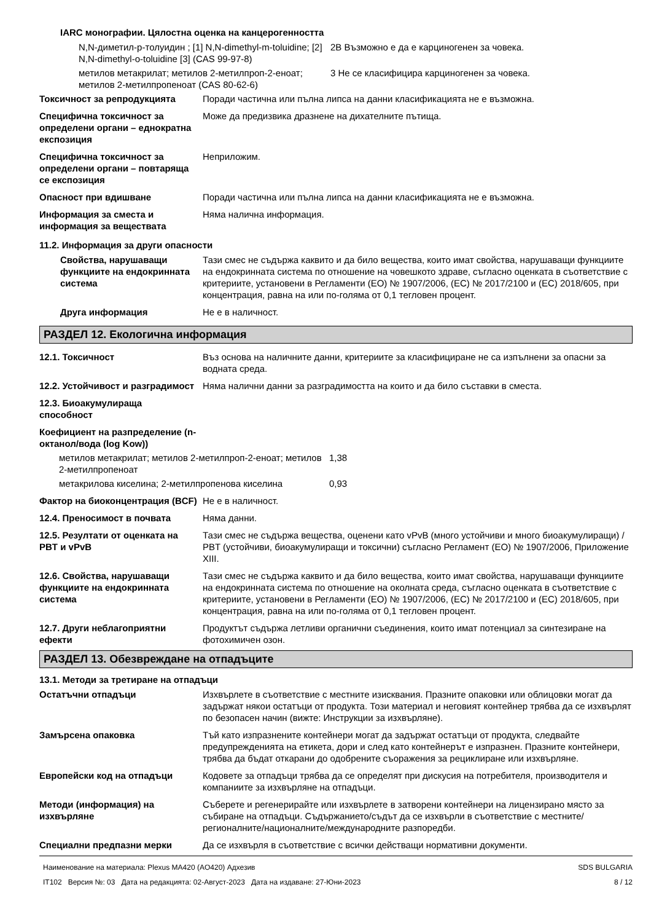IARC монографии. Цялостна оценка на канцерогенността
| N,N-диметил-p-толуидин ; [1] N,N-dimethyl-m-toluidine; [2] N,N-dimethyl-o-toluidine [3] (CAS 99-97-8) | 2B Възможно е да е карциногенен за човека. |
| метилов метакрилат; метилов 2-метилпроп-2-еноат; метилов 2-метилпропеноат (CAS 80-62-6) | 3 Не се класифицира карциногенен за човека. |
| Токсичност за репродукцията | Поради частична или пълна липса на данни класификацията не е възможна. |
| Специфична токсичност за определени органи – еднократна експозиция | Може да предизвика дразнене на дихателните пътища. |
| Специфична токсичност за определени органи – повтаряща се експозиция | Неприложим. |
| Опасност при вдишване | Поради частична или пълна липса на данни класификацията не е възможна. |
| Информация за сместа и информация за веществата | Няма налична информация. |
11.2. Информация за други опасности
| Свойства, нарушаващи функциите на ендокринната система | Тази смес не съдържа каквито и да било вещества, които имат свойства, нарушаващи функциите на ендокринната система по отношение на човешкото здраве, съгласно оценката в съответствие с критериите, установени в Регламенти (ЕО) № 1907/2006, (ЕС) № 2017/2100 и (ЕС) 2018/605, при концентрация, равна на или по-голяма от 0,1 тегловен процент. |
| Друга информация | Не е в наличност. |
РАЗДЕЛ 12. Екологична информация
| 12.1. Токсичност | Въз основа на наличните данни, критериите за класифициране не са изпълнени за опасни за водната среда. |
| 12.2. Устойчивост и разградимост | Няма налични данни за разградимостта на които и да било съставки в сместа. |
| 12.3. Биоакумулираща способност | |
| Коефициент на разпределение (n-октанол/вода (log Kow)) | |
| метилов метакрилат; метилов 2-метилпроп-2-еноат; метилов 2-метилпропеноат | 1,38 |
| метакрилова киселина; 2-метилпропенова киселина | 0,93 |
| Фактор на биоконцентрация (BCF) | Не е в наличност. |
| 12.4. Преносимост в почвата | Няма данни. |
| 12.5. Резултати от оценката на PBT и vPvB | Тази смес не съдържа вещества, оценени като vPvB (много устойчиви и много биоакумулиращи) / PBT (устойчиви, биоакумулиращи и токсични) съгласно Регламент (ЕО) № 1907/2006, Приложение XIII. |
| 12.6. Свойства, нарушаващи функциите на ендокринната система | Тази смес не съдържа каквито и да било вещества, които имат свойства, нарушаващи функциите на ендокринната система по отношение на околната среда, съгласно оценката в съответствие с критериите, установени в Регламенти (ЕО) № 1907/2006, (ЕС) № 2017/2100 и (ЕС) 2018/605, при концентрация, равна на или по-голяма от 0,1 тегловен процент. |
| 12.7. Други неблагоприятни ефекти | Продуктът съдържа летливи органични съединения, които имат потенциал за синтезиране на фотохимичен озон. |
РАЗДЕЛ 13. Обезвреждане на отпадъците
13.1. Методи за третиране на отпадъци
| Остатъчни отпадъци | Изхвърлете в съответствие с местните изисквания. Празните опаковки или облицовки могат да задържат някои остатъци от продукта. Този материал и неговият контейнер трябва да се изхвърлят по безопасен начин (вижте: Инструкции за изхвърляне). |
| Замърсена опаковка | Тъй като изпразнените контейнери могат да задържат остатъци от продукта, следвайте предупрежденията на етикета, дори и след като контейнерът е изпразнен. Празните контейнери, трябва да бъдат откарани до одобрените съоражения за рециклиране или изхвърляне. |
| Европейски код на отпадъци | Кодовете за отпадъци трябва да се определят при дискусия на потребителя, производителя и компаниите за изхвърляне на отпадъци. |
| Методи (информация) на изхвърляне | Съберете и регенерирайте или изхвърлете в затворени контейнери на лицензирано място за събиране на отпадъци. Съдържанието/съдът да се изхвърли в съответствие с местните/регионалните/националните/международните разпоредби. |
| Специални предпазни мерки | Да се изхвърля в съответствие с всички действащи нормативни документи. |
Наименование на материала: Plexus MA420 (AO420) Адхезив
IT102 Версия №: 03 Дата на редакцията: 02-Август-2023 Дата на издаване: 27-Юни-2023
SDS BULGARIA
8 / 12